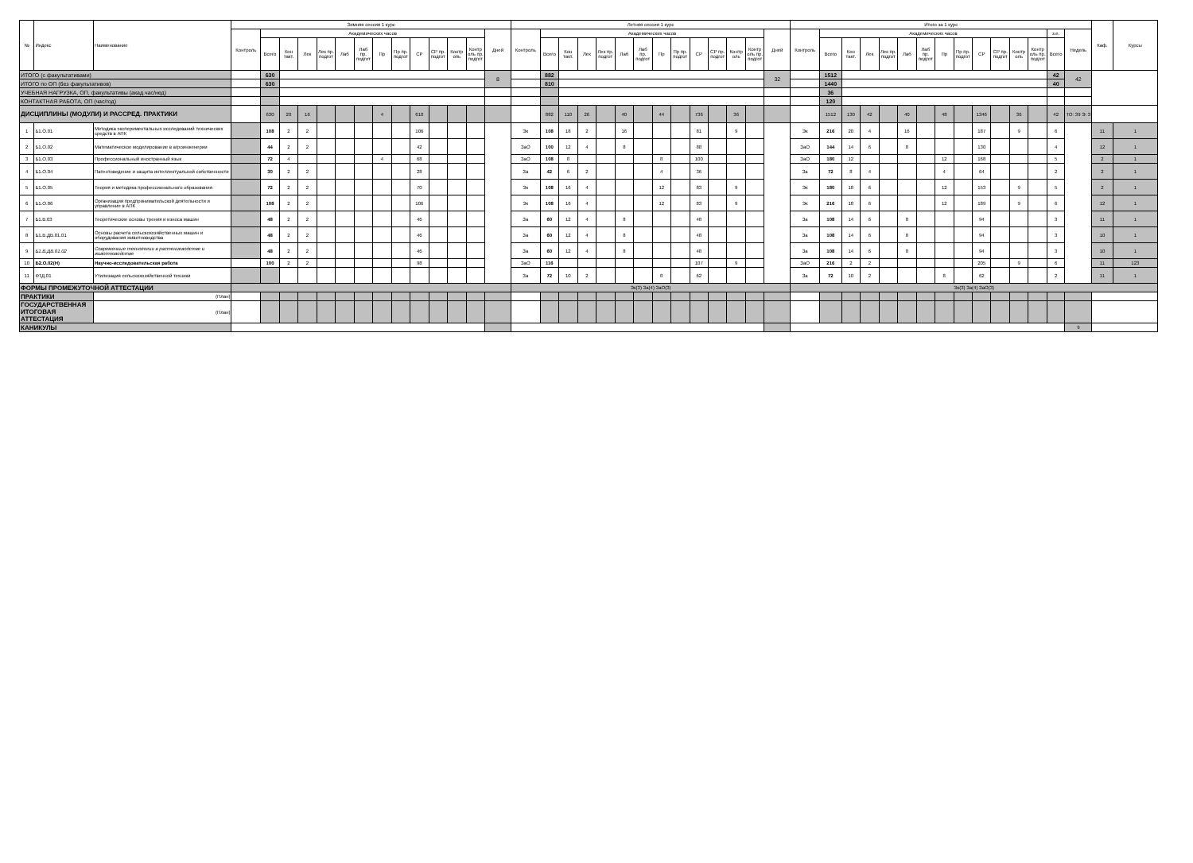| № | Индекс | Наименование | Зимняя сессия 1 курс | | | | | | | | | | | | | | Летняя сессия 1 курс | | | | | | | | | | | | | | Итого за 1 курс | | | | | | | | | | | | | | | Каф. | Курсы |
| --- | --- | --- | --- | --- | --- | --- | --- | --- | --- | --- | --- | --- | --- | --- | --- | --- | --- | --- | --- | --- | --- | --- | --- | --- | --- | --- | --- | --- | --- | --- | --- | --- | --- | --- | --- | --- | --- | --- | --- | --- | --- | --- | --- | --- | --- | --- | --- |
| | | | Контроль | Академических часов | | | | | | | | | | | | Дней | Контроль | Академических часов | | | | | | | | | | | | Дней | Контроль | Академических часов | | | | | | | | | | | | з.е. | Недель | | |
| | | | | Всего | Кон такт. | Лек | Лек пр. подгот | Лаб | Лаб пр. подгот | Пр | Пр пр. подгот | СР | СР пр. подгот | Контр оль | Контр оль пр. подгот | | | Всего | Кон такт. | Лек | Лек пр. подгот | Лаб | Лаб пр. подгот | Пр | Пр пр. подгот | СР | СР пр. подгот | Контр оль | Контр оль пр. подгот | | | Всего | Кон такт. | Лек | Лек пр. подгот | Лаб | Лаб пр. подгот | Пр | Пр пр. подгот | СР | СР пр. подгот | Контр оль | Контр оль пр. подгот | Всего | | | |
| ИТОГО (с факультативами) | | | | 630 | | | | | | | | | | | | 8 | | 882 | | | | | | | | | | | | 32 | | 1512 | | | | | | | | | | | | 42 | 42 | | |
| ИТОГО по ОП (без факультативов) | | | | 630 | | | | | | | | | | | | | | 810 | | | | | | | | | | | | | | 1440 | | | | | | | | | | | | 40 | | | |
| УЧЕБНАЯ НАГРУЗКА, ОП, факультативы (акад.час/нед) | | | | | | | | | | | | | | | | | | | | | | | | | | | | | | | | 36 | | | | | | | | | | | | | | | |
| КОНТАКТНАЯ РАБОТА, ОП (час/год) | | | | | | | | | | | | | | | | | | | | | | | | | | | | | | | | 120 | | | | | | | | | | | | | | | |
| ДИСЦИПЛИНЫ (МОДУЛИ) И РАССРЕД. ПРАКТИКИ | | | | 630 | 20 | 16 | | | | 4 | | 610 | | | | | | 882 | 110 | 26 | | 40 | | 44 | | 736 | | 36 | | | | 1512 | 130 | 42 | | 40 | | 48 | | 1346 | | 36 | | 42 | ТО: 39 Э: 3 | | |
| 1 | Б1.О.01 | Методика экспериментальных исследований технических средств в АПК | | 108 | 2 | 2 | | | | | | 106 | | | | | Эк | 108 | 18 | 2 | | 16 | | | | 81 | | 9 | | | Эк | 216 | 20 | 4 | | 16 | | | | 187 | | 9 | | 6 | | 11 | 1 |
| 2 | Б1.О.02 | Математическое моделирование в агроинженерии | | 44 | 2 | 2 | | | | | | 42 | | | | | ЗаО | 100 | 12 | 4 | | 8 | | | | 88 | | | | | ЗаО | 144 | 14 | 6 | | 8 | | | | 130 | | | | 4 | | 12 | 1 |
| 3 | Б1.О.03 | Профессиональный иностранный язык | | 72 | 4 | | | | | 4 | | 68 | | | | | ЗаО | 108 | 8 | | | | | 8 | | 100 | | | | | ЗаО | 180 | 12 | | | | | 12 | | 168 | | | | 5 | | 2 | 1 |
| 4 | Б1.О.04 | Патентоведение и защита интеллектуальной собственности | | 30 | 2 | 2 | | | | | | 28 | | | | | За | 42 | 6 | 2 | | | | 4 | | 36 | | | | | За | 72 | 8 | 4 | | | | 4 | | 64 | | | | 2 | | 2 | 1 |
| 5 | Б1.О.05 | Теория и методика профессионального образования | | 72 | 2 | 2 | | | | | | 70 | | | | | Эк | 108 | 16 | 4 | | | | 12 | | 83 | | 9 | | | Эк | 180 | 18 | 6 | | | | 12 | | 153 | | 9 | | 5 | | 2 | 1 |
| 6 | Б1.О.06 | Организация предпринимательской деятельности и управление в АПК | | 108 | 2 | 2 | | | | | | 106 | | | | | Эк | 108 | 16 | 4 | | | | 12 | | 83 | | 9 | | | Эк | 216 | 18 | 6 | | | | 12 | | 189 | | 9 | | 6 | | 12 | 1 |
| 7 | Б1.В.03 | Теоретические основы трения и износа машин | | 48 | 2 | 2 | | | | | | 46 | | | | | За | 60 | 12 | 4 | | 8 | | | | 48 | | | | | За | 108 | 14 | 6 | | 8 | | | | 94 | | | | 3 | | 11 | 1 |
| 8 | Б1.В.ДВ.01.01 | Основы расчета сельскохозяйственных машин и оборудования животноводства | | 48 | 2 | 2 | | | | | | 46 | | | | | За | 60 | 12 | 4 | | 8 | | | | 48 | | | | | За | 108 | 14 | 6 | | 8 | | | | 94 | | | | 3 | | 10 | 1 |
| 9 | Б1.В.ДВ.01.02 | Современные технологии в растениеводстве и животноводстве | | 48 | 2 | 2 | | | | | | 46 | | | | | За | 60 | 12 | 4 | | 8 | | | | 48 | | | | | За | 108 | 14 | 6 | | 8 | | | | 94 | | | | 3 | | 10 | 1 |
| 10 | Б2.О.02(Н) | Научно-исследовательская работа | | 100 | 2 | 2 | | | | | | 98 | | | | | ЗаО | 116 | | | | | | | | 107 | | 9 | | | ЗаО | 216 | 2 | 2 | | | | | | 205 | | 9 | | 6 | | 11 | 123 |
| 11 | ФТД.01 | Утилизация сельскохозяйственной техники | | | | | | | | | | | | | | | За | 72 | 10 | 2 | | | | 8 | | 62 | | | | | За | 72 | 10 | 2 | | | | 8 | | 62 | | | | 2 | | 11 | 1 |
| ФОРМЫ ПРОМЕЖУТОЧНОЙ АТТЕСТАЦИИ | | | | | | | | | | | | | | | | | Эк(3) За(4) ЗаО(3) | | | | | | | | | | | | | | Эк(3) За(4) ЗаО(3) | | | | | | | | | | | | | | | | |
| ПРАКТИКИ | | (План) | | | | | | | | | | | | | | | | | | | | | | | | | | | | | | | | | | | | | | | | | | | | | |
| ГОСУДАРСТВЕННАЯ ИТОГОВАЯ АТТЕСТАЦИЯ | | (План) | | | | | | | | | | | | | | | | | | | | | | | | | | | | | | | | | | | | | | | | | | | | | |
| КАНИКУЛЫ | | | | | | | | | | | | | | | | | | | | | | | | | | | | | | | | | | | | | | | | | | | | | 9 | | |